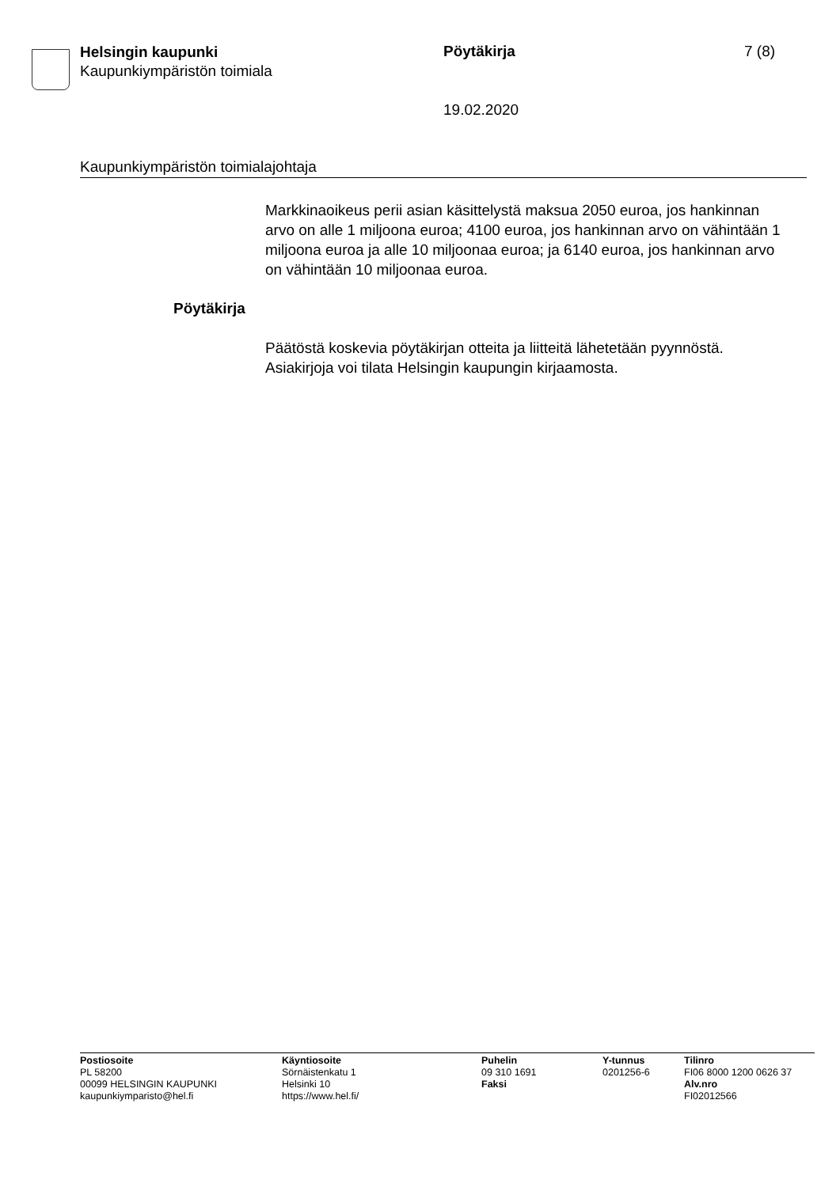Helsingin kaupunki
Kaupunkiympäristön toimiala
Pöytäkirja 7 (8)
19.02.2020
Kaupunkiympäristön toimialajohtaja
Markkinaoikeus perii asian käsittelystä maksua 2050 euroa, jos hankinnan arvo on alle 1 miljoona euroa; 4100 euroa, jos hankinnan arvo on vähintään 1 miljoona euroa ja alle 10 miljoonaa euroa; ja 6140 euroa, jos hankinnan arvo on vähintään 10 miljoonaa euroa.
Pöytäkirja
Päätöstä koskevia pöytäkirjan otteita ja liitteitä lähetetään pyynnöstä. Asiakirjoja voi tilata Helsingin kaupungin kirjaamosta.
Postiosoite
PL 58200
00099 HELSINGIN KAUPUNKI
kaupunkiymparisto@hel.fi
Käyntiosoite
Sörnäistenkatu 1
Helsinki 10
https://www.hel.fi/
Puhelin
09 310 1691
Faksi
Y-tunnus
0201256-6
Tilinro
FI06 8000 1200 0626 37
Alv.nro
FI02012566